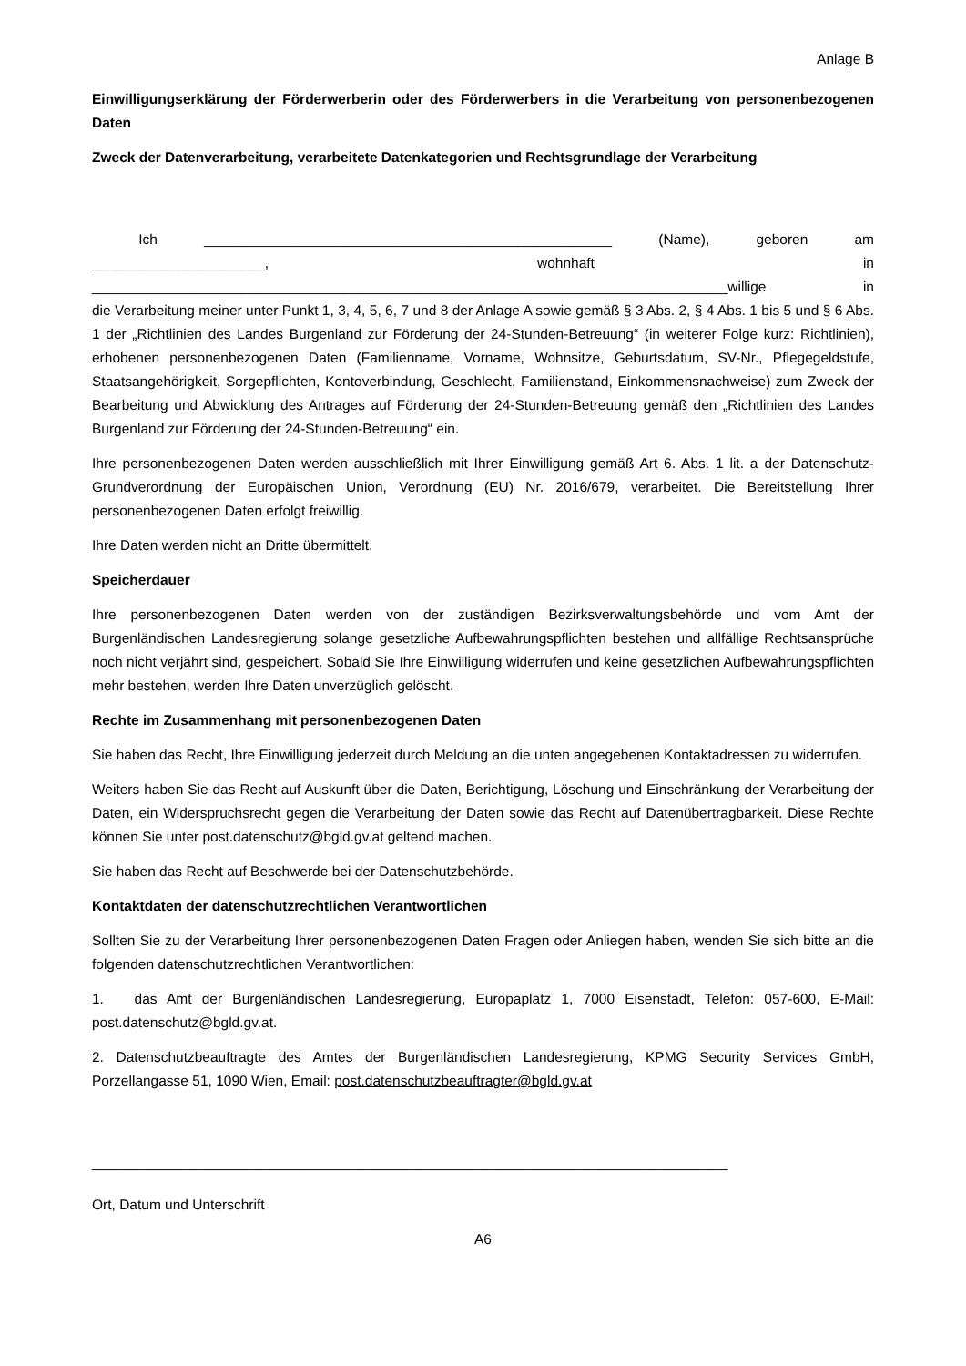Anlage B
Einwilligungserklärung der Förderwerberin oder des Förderwerbers in die Verarbeitung von personenbezogenen Daten
Zweck der Datenverarbeitung, verarbeitete Datenkategorien und Rechtsgrundlage der Verarbeitung
Ich ____________________________________________________ (Name), geboren am
______________________, wohnhaft in
_________________________________________________________________________________willige in
die Verarbeitung meiner unter Punkt 1, 3, 4, 5, 6, 7 und 8 der Anlage A sowie gemäß § 3 Abs. 2, § 4 Abs. 1 bis 5 und § 6 Abs. 1 der „Richtlinien des Landes Burgenland zur Förderung der 24-Stunden-Betreuung“ (in weiterer Folge kurz: Richtlinien), erhobenen personenbezogenen Daten (Familienname, Vorname, Wohnsitze, Geburtsdatum, SV-Nr., Pflegegeldstufe, Staatsangehörigkeit, Sorgepflichten, Kontoverbindung, Geschlecht, Familienstand, Einkommensnachweise) zum Zweck der Bearbeitung und Abwicklung des Antrages auf Förderung der 24-Stunden-Betreuung gemäß den „Richtlinien des Landes Burgenland zur Förderung der 24-Stunden-Betreuung“ ein.
Ihre personenbezogenen Daten werden ausschließlich mit Ihrer Einwilligung gemäß Art 6. Abs. 1 lit. a der Datenschutz-Grundverordnung der Europäischen Union, Verordnung (EU) Nr. 2016/679, verarbeitet. Die Bereitstellung Ihrer personenbezogenen Daten erfolgt freiwillig.
Ihre Daten werden nicht an Dritte übermittelt.
Speicherdauer
Ihre personenbezogenen Daten werden von der zuständigen Bezirksverwaltungsbehörde und vom Amt der Burgenländischen Landesregierung solange gesetzliche Aufbewahrungspflichten bestehen und allfällige Rechtsansprüche noch nicht verjährt sind, gespeichert. Sobald Sie Ihre Einwilligung widerrufen und keine gesetzlichen Aufbewahrungspflichten mehr bestehen, werden Ihre Daten unverzüglich gelöscht.
Rechte im Zusammenhang mit personenbezogenen Daten
Sie haben das Recht, Ihre Einwilligung jederzeit durch Meldung an die unten angegebenen Kontaktadressen zu widerrufen.
Weiters haben Sie das Recht auf Auskunft über die Daten, Berichtigung, Löschung und Einschränkung der Verarbeitung der Daten, ein Widerspruchsrecht gegen die Verarbeitung der Daten sowie das Recht auf Datenübertragbarkeit. Diese Rechte können Sie unter post.datenschutz@bgld.gv.at geltend machen.
Sie haben das Recht auf Beschwerde bei der Datenschutzbehörde.
Kontaktdaten der datenschutzrechtlichen Verantwortlichen
Sollten Sie zu der Verarbeitung Ihrer personenbezogenen Daten Fragen oder Anliegen haben, wenden Sie sich bitte an die folgenden datenschutzrechtlichen Verantwortlichen:
1. das Amt der Burgenländischen Landesregierung, Europaplatz 1, 7000 Eisenstadt, Telefon: 057-600, E-Mail: post.datenschutz@bgld.gv.at.
2. Datenschutzbeauftragte des Amtes der Burgenländischen Landesregierung, KPMG Security Services GmbH, Porzellangasse 51, 1090 Wien, Email: post.datenschutzbeauftragter@bgld.gv.at
_________________________________________________________________________________
Ort, Datum und Unterschrift
A6